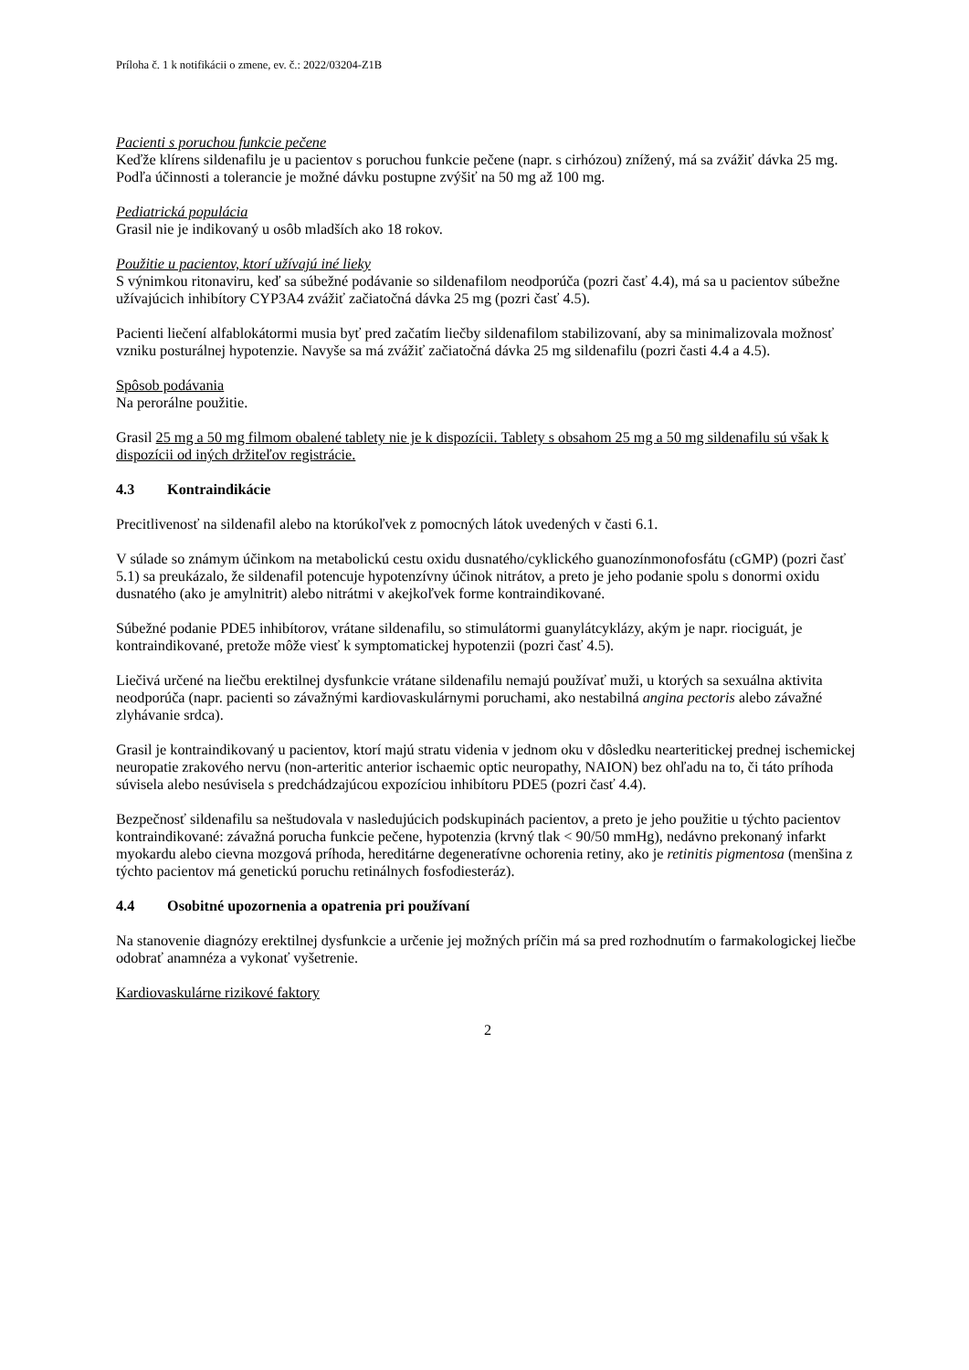Príloha č. 1 k notifikácii o zmene, ev. č.: 2022/03204-Z1B
Pacienti s poruchou funkcie pečene
Keďže klírens sildenafilu je u pacientov s poruchou funkcie pečene (napr. s cirhózou) znížený, má sa zvážiť dávka 25 mg. Podľa účinnosti a tolerancie je možné dávku postupne zvýšiť na 50 mg až 100 mg.
Pediatrická populácia
Grasil nie je indikovaný u osôb mladších ako 18 rokov.
Použitie u pacientov, ktorí užívajú iné lieky
S výnimkou ritonaviru, keď sa súbežné podávanie so sildenafilom neodporúča (pozri časť 4.4), má sa u pacientov súbežne užívajúcich inhibítory CYP3A4 zvážiť začiatočná dávka 25 mg (pozri časť 4.5).
Pacienti liečení alfablokátormi musia byť pred začatím liečby sildenafilom stabilizovaní, aby sa minimalizovala možnosť vzniku posturálnej hypotenzie. Navyše sa má zvážiť začiatočná dávka 25 mg sildenafilu (pozri časti 4.4 a 4.5).
Spôsob podávania
Na perorálne použitie.
Grasil 25 mg a 50 mg filmom obalené tablety nie je k dispozícii. Tablety s obsahom 25 mg a 50 mg sildenafilu sú však k dispozícii od iných držiteľov registrácie.
4.3 Kontraindikácie
Precitlivenosť na sildenafil alebo na ktorúkoľvek z pomocných látok uvedených v časti 6.1.
V súlade so známym účinkom na metabolickú cestu oxidu dusnatého/cyklického guanozínmonofosfátu (cGMP) (pozri časť 5.1) sa preukázalo, že sildenafil potencuje hypotenzívny účinok nitrátov, a preto je jeho podanie spolu s donormi oxidu dusnatého (ako je amylnitrit) alebo nitrátmi v akejkoľvek forme kontraindikované.
Súbežné podanie PDE5 inhibítorov, vrátane sildenafilu, so stimulátormi guanylátcyklázy, akým je napr. riociguát, je kontraindikované, pretože môže viesť k symptomatickej hypotenzii (pozri časť 4.5).
Liečivá určené na liečbu erektilnej dysfunkcie vrátane sildenafilu nemajú používať muži, u ktorých sa sexuálna aktivita neodporúča (napr. pacienti so závažnými kardiovaskulárnymi poruchami, ako nestabilná angina pectoris alebo závažné zlyhávanie srdca).
Grasil je kontraindikovaný u pacientov, ktorí majú stratu videnia v jednom oku v dôsledku nearteritickej prednej ischemickej neuropatie zrakového nervu (non-arteritic anterior ischaemic optic neuropathy, NAION) bez ohľadu na to, či táto príhoda súvisela alebo nesúvisela s predchádzajúcou expozíciou inhibítoru PDE5 (pozri časť 4.4).
Bezpečnosť sildenafilu sa neštudovala v nasledujúcich podskupinách pacientov, a preto je jeho použitie u týchto pacientov kontraindikované: závažná porucha funkcie pečene, hypotenzia (krvný tlak < 90/50 mmHg), nedávno prekonaný infarkt myokardu alebo cievna mozgová príhoda, hereditárne degeneratívne ochorenia retiny, ako je retinitis pigmentosa (menšina z týchto pacientov má genetickú poruchu retinálnych fosfodiesteráz).
4.4 Osobitné upozornenia a opatrenia pri používaní
Na stanovenie diagnózy erektilnej dysfunkcie a určenie jej možných príčin má sa pred rozhodnutím o farmakologickej liečbe odobrať anamnéza a vykonať vyšetrenie.
Kardiovaskulárne rizikové faktory
2